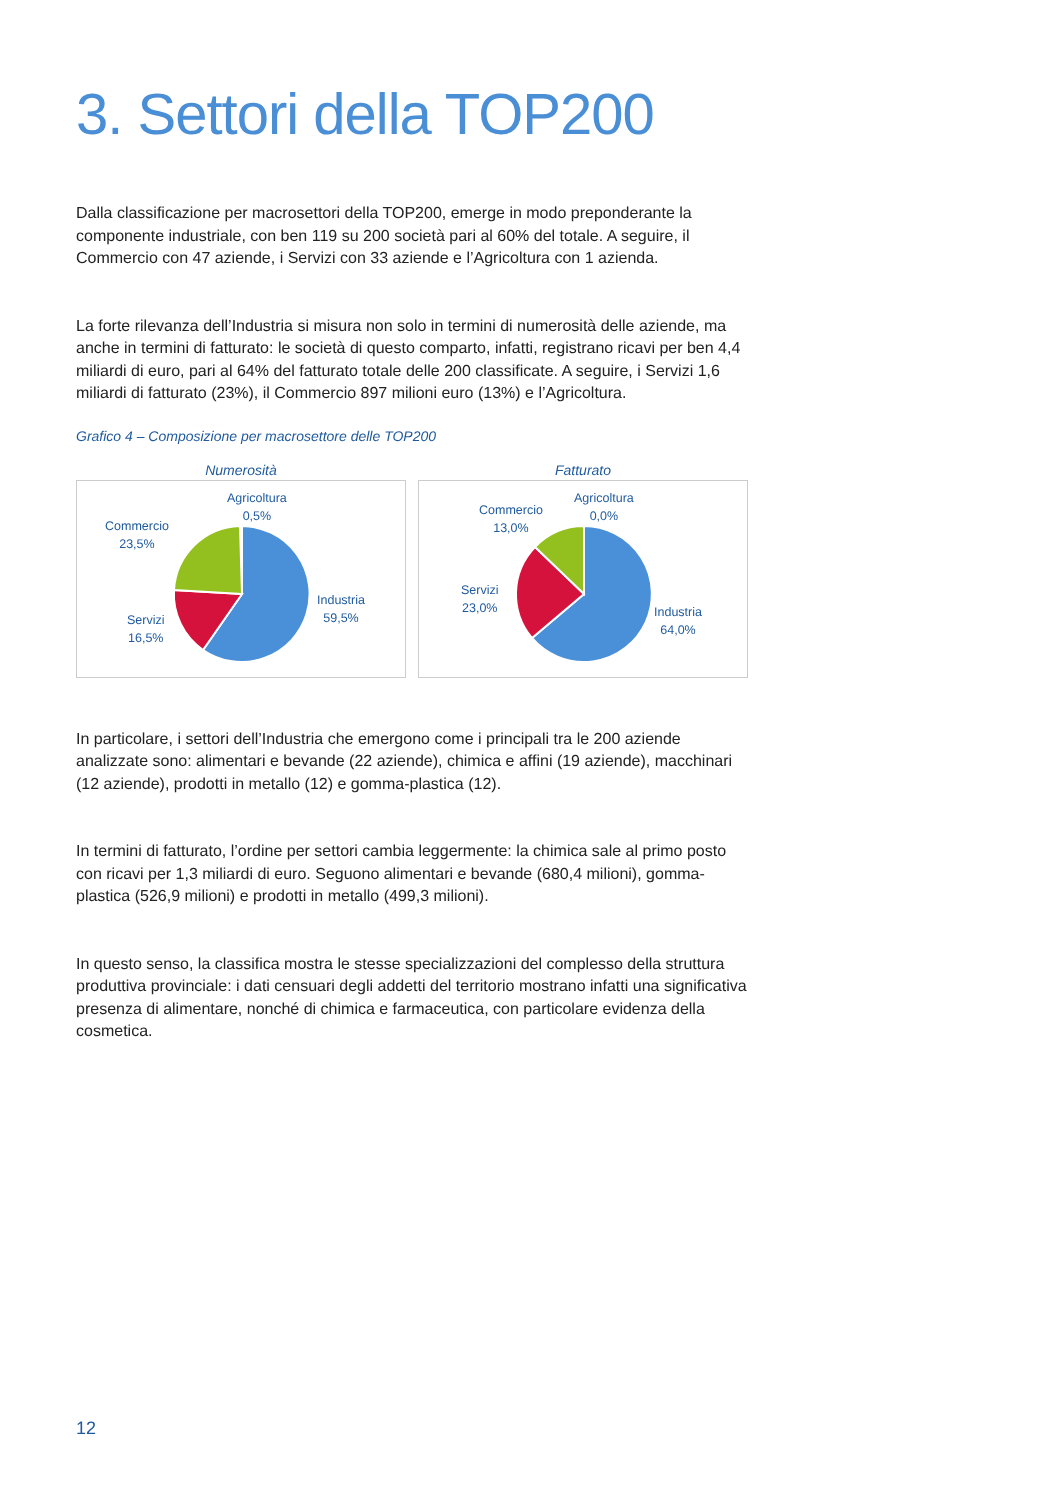3. Settori della TOP200
Dalla classificazione per macrosettori della TOP200, emerge in modo preponderante la componente industriale, con ben 119 su 200 società pari al 60% del totale. A seguire, il Commercio con 47 aziende, i Servizi con 33 aziende e l’Agricoltura con 1 azienda.
La forte rilevanza dell’Industria si misura non solo in termini di numerosità delle aziende, ma anche in termini di fatturato: le società di questo comparto, infatti, registrano ricavi per ben 4,4 miliardi di euro, pari al 64% del fatturato totale delle 200 classificate. A seguire, i Servizi 1,6 miliardi di fatturato (23%), il Commercio 897 milioni euro (13%) e l’Agricoltura.
Grafico 4 – Composizione per macrosettore delle TOP200
Numerosità
Agricoltura
0,5%
Commercio
23,5%
Industria
59,5%
Servizi
16,5%
Fatturato
Agricoltura
0,0%
Commercio
13,0%
Industria
64,0%
Servizi
23,0%
In particolare, i settori dell’Industria che emergono come i principali tra le 200 aziende analizzate sono: alimentari e bevande (22 aziende), chimica e affini (19 aziende), macchinari (12 aziende), prodotti in metallo (12) e gomma-plastica (12).
In termini di fatturato, l’ordine per settori cambia leggermente: la chimica sale al primo posto con ricavi per 1,3 miliardi di euro. Seguono alimentari e bevande (680,4 milioni), gomma-plastica (526,9 milioni) e prodotti in metallo (499,3 milioni).
In questo senso, la classifica mostra le stesse specializzazioni del complesso della struttura produttiva provinciale: i dati censuari degli addetti del territorio mostrano infatti una significativa presenza di alimentare, nonché di chimica e farmaceutica, con particolare evidenza della cosmetica.
12